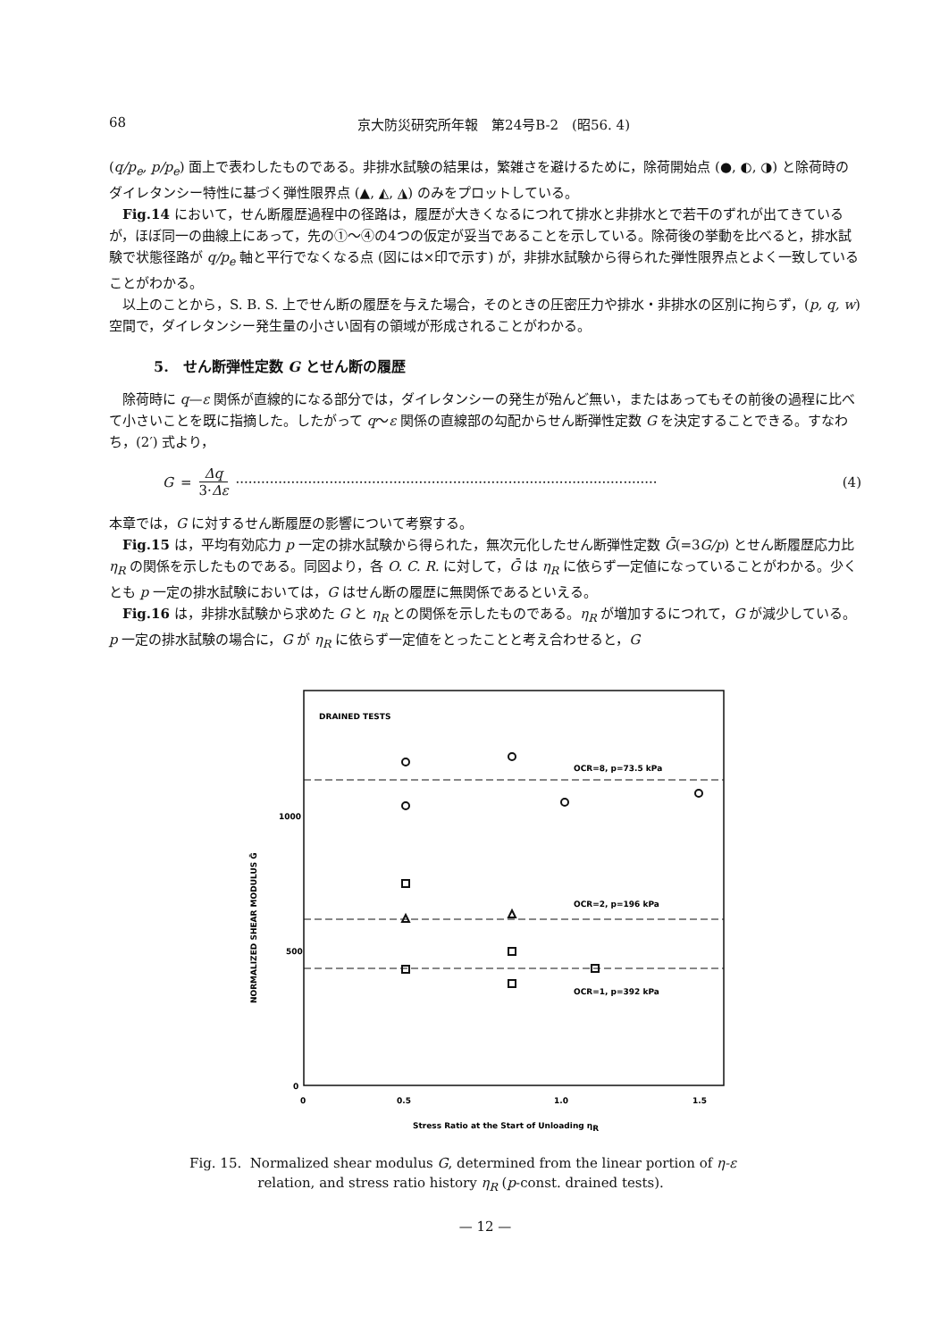68 京大防災研究所年報　第24号B-2　(昭56. 4)
(q/p<sub>e</sub>, p/p<sub>e</sub>) 面上で表わしたものである。非排水試験の結果は，繁雑さを避けるために，除荷開始点 (●, ◐, ◑) と除荷時のダイレタンシー特性に基づく弾性限界点 (▲, ◭, ◮) のみをプロットしている。
Fig.14 において，せん断履歴過程中の径路は，履歴が大きくなるにつれて排水と非排水とで若干のずれが出てきているが，ほぼ同一の曲線上にあって，先の①〜④の4つの仮定が妥当であることを示している。除荷後の挙動を比べると，排水試験で状態径路が q/p<sub>e</sub> 軸と平行でなくなる点 (図には×印で示す) が，非排水試験から得られた弾性限界点とよく一致していることがわかる。
以上のことから，S. B. S. 上でせん断の履歴を与えた場合，そのときの圧密圧力や排水・非排水の区別に拘らず，(p, q, w) 空間で，ダイレタンシー発生量の小さい固有の領域が形成されることがわかる。
5.　せん断弾性定数 G とせん断の履歴
除荷時に q—ε 関係が直線的になる部分では，ダイレタンシーの発生が殆んど無い，またはあってもその前後の過程に比べて小さいことを既に指摘した。したがって q〜ε 関係の直線部の勾配からせん断弾性定数 G を決定することできる。すなわち，(2′) 式より，
G = Δq 3·Δε ··································································································· (4)
本章では，G に対するせん断履歴の影響について考察する。
Fig.15 は，平均有効応力 p 一定の排水試験から得られた，無次元化したせん断弾性定数 Ḡ(=3G/p) とせん断履歴応力比 η<sub>R</sub> の関係を示したものである。同図より，各 O. C. R. に対して，Ḡ は η<sub>R</sub> に依らず一定値になっていることがわかる。少くとも p 一定の排水試験においては，G はせん断の履歴に無関係であるといえる。
Fig.16 は，非排水試験から求めた G と η<sub>R</sub> との関係を示したものである。η<sub>R</sub> が増加するにつれて，G が減少している。p 一定の排水試験の場合に，G が η<sub>R</sub> に依らず一定値をとったことと考え合わせると，G
DRAINED TESTS
OCR=8, p=73.5 kPa
OCR=2, p=196 kPa
OCR=1, p=392 kPa
1000
500
0
0
0.5
1.0
1.5
NORMALIZED SHEAR MODULUS Ḡ
Stress Ratio at the Start of Unloading ηR
Fig. 15. Normalized shear modulus G, determined from the linear portion of η-ε
relation, and stress ratio history η<sub>R</sub> (p-const. drained tests).
— 12 —